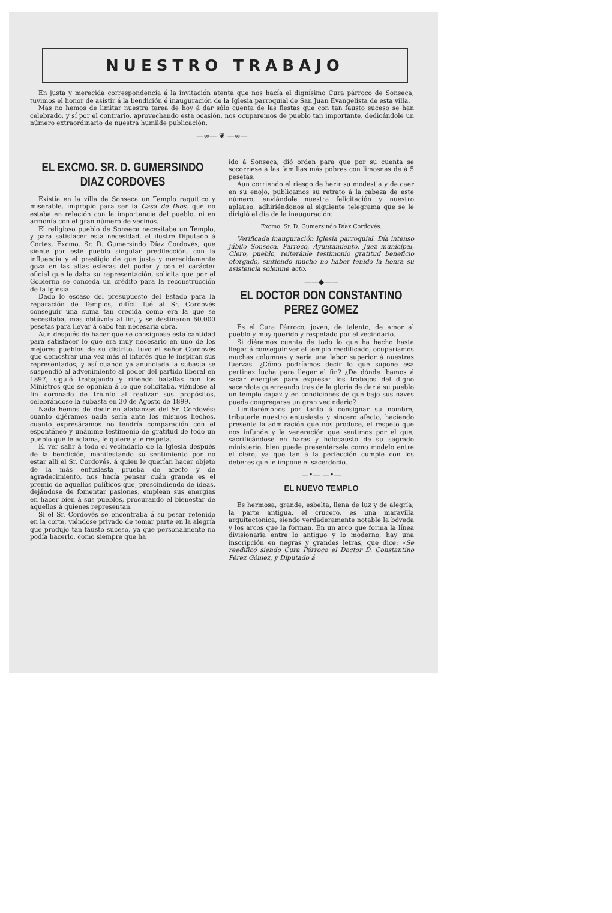NUESTRO TRABAJO
En justa y merecida correspondencia á la invitación atenta que nos hacía el dignísimo Cura párroco de Sonseca, tuvimos el honor de asistir á la bendición é inauguración de la Iglesia parroquial de San Juan Evangelista de esta villa.
Mas no hemos de limitar nuestra tarea de hoy á dar sólo cuenta de las fiestas que con tan fausto suceso se han celebrado, y sí por el contrario, aprovechando esta ocasión, nos ocuparemos de pueblo tan importante, dedicándole un número extraordinario de nuestra humilde publicación.
—∞— ❦ —∞—
EL EXCMO. SR. D. GUMERSINDO DIAZ CORDOVES
Existía en la villa de Sonseca un Templo raquítico y miserable, impropio para ser la Casa de Dios, que no estaba en relación con la importancia del pueblo, ni en armonía con el gran número de vecinos.
El religioso pueblo de Sonseca necesitaba un Templo, y para satisfacer esta necesidad, el ilustre Diputado á Cortes, Excmo. Sr. D. Gumersindo Díaz Cordovés, que siente por este pueblo singular predilección, con la influencia y el prestigio de que justa y merecidamente goza en las altas esferas del poder y con el carácter oficial que le daba su representación, solicita que por el Gobierno se conceda un crédito para la reconstrucción de la Iglesia.
Dado lo escaso del presupuesto del Estado para la reparación de Templos, difícil fué al Sr. Cordovés conseguir una suma tan crecida como era la que se necesitaba, mas obtúvola al fin, y se destinaron 60.000 pesetas para llevar á cabo tan necesaria obra.
Aun después de hacer que se consignase esta cantidad para satisfacer lo que era muy necesario en uno de los mejores pueblos de su distrito, tuvo el señor Cordovés que demostrar una vez más el interés que le inspiran sus representados, y así cuando ya anunciada la subasta se suspendió al advenimiento al poder del partido liberal en 1897, siguió trabajando y riñendo batallas con los Ministros que se oponían á lo que solicitaba, viéndose al fin coronado de triunfo al realizar sus propósitos, celebrándose la subasta en 30 de Agosto de 1899.
Nada hemos de decir en alabanzas del Sr. Cordovés; cuanto dijéramos nada sería ante los mismos hechos, cuanto expresáramos no tendría comparación con el espontáneo y unánime testimonio de gratitud de todo un pueblo que le aclama, le quiere y le respeta.
El ver salir á todo el vecindario de la Iglesia después de la bendición, manifestando su sentimiento por no estar allí el Sr. Cordovés, á quien le querían hacer objeto de la más entusiasta prueba de afecto y de agradecimiento, nos hacía pensar cuán grande es el premio de aquellos políticos que, prescindiendo de ideas, dejándose de fomentar pasiones, emplean sus energías en hacer bien á sus pueblos, procurando el bienestar de aquellos á quienes representan.
Si el Sr. Cordovés se encontraba á su pesar retenido en la corte, viéndose privado de tomar parte en la alegría que produjo tan fausto suceso, ya que personalmente no podía hacerlo, como siempre que ha
ido á Sonseca, dió orden para que por su cuenta se socorriese á las familias más pobres con limosnas de á 5 pesetas.
Aun corriendo el riesgo de herir su modestia y de caer en su enojo, publicamos su retrato á la cabeza de este número, enviándole nuestra felicitación y nuestro aplauso, adhiriéndonos al siguiente telegrama que se le dirigió el día de la inauguración:
Excmo. Sr. D. Gumersindo Díaz Cordovés.
Verificada inauguración Iglesia parroquial. Día intenso júbilo Sonseca. Párroco, Ayuntamiento, Juez municipal, Clero, pueblo, reiteránle testimonio gratitud beneficio otorgado, sintiendo mucho no haber tenido la honra su asistencia solemne acto.
——◆——
EL DOCTOR DON CONSTANTINO PEREZ GOMEZ
Es el Cura Párroco, joven, de talento, de amor al pueblo y muy querido y respetado por el vecindario.
Si diéramos cuenta de todo lo que ha hecho hasta llegar á conseguir ver el templo reedificado, ocuparíamos muchas columnas y sería una labor superior á nuestras fuerzas. ¿Cómo podríamos decir lo que supone esa pertinaz lucha para llegar al fin? ¿De dónde íbamos á sacar energías para expresar los trabajos del digno sacerdote guerreando tras de la gloria de dar á su pueblo un templo capaz y en condiciones de que bajo sus naves pueda congregarse un gran vecindario?
Limitarémonos por tanto á consignar su nombre, tributarle nuestro entusiasta y sincero afecto, haciendo presente la admiración que nos produce, el respeto que nos infunde y la veneración que sentimos por el que, sacrificándose en haras y holocausto de su sagrado ministerio, bien puede presentársele como modelo entre el clero, ya que tan á la perfección cumple con los deberes que le impone el sacerdocio.
—•— —•—
EL NUEVO TEMPLO
Es hermosa, grande, esbelta, llena de luz y de alegría; la parte antigua, el crucero, es una maravilla arquitectónica, siendo verdaderamente notable la bóveda y los arcos que la forman. En un arco que forma la línea divisionaria entre lo antiguo y lo moderno, hay una inscripción en negras y grandes letras, que dice: «Se reedificó siendo Cura Párroco el Doctor D. Constantino Pérez Gómez, y Diputado á